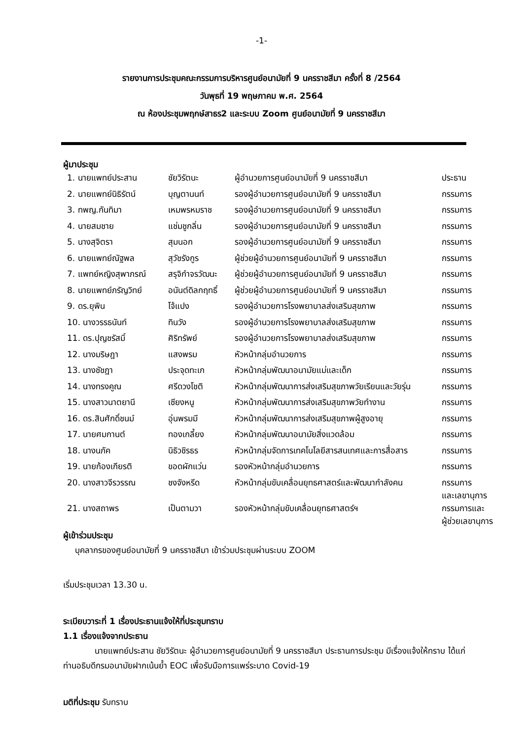-1-
รายงานการประชุมคณะกรรมการบริหารศูนย์อนามัยที่ 9 นครราชสีมา ครั้งที่ 8 /2564
วันพุธที่ 19 พฤษภาคม พ.ศ. 2564
ณ ห้องประชุมพฤกษ์สาธร2 และระบบ Zoom ศูนย์อนามัยที่ 9 นครราชสีมา
ผู้มาประชุม
| 1. นายแพทย์ประสาน | ชัยวิรัตนะ | ผู้อำนวยการศูนย์อนามัยที่ 9 นครราชสีมา | ประธาน |
| 2. นายแพทย์นิธิรัตน์ | บุญตานนท์ | รองผู้อำนวยการศูนย์อนามัยที่ 9 นครราชสีมา | กรรมการ |
| 3. ทพญ.กันทิมา | เหมพรหมราช | รองผู้อำนวยการศูนย์อนามัยที่ 9 นครราชสีมา | กรรมการ |
| 4. นายสมชาย | แช่มชูกลิ่น | รองผู้อำนวยการศูนย์อนามัยที่ 9 นครราชสีมา | กรรมการ |
| 5. นางสุจิตรา | สุมนอก | รองผู้อำนวยการศูนย์อนามัยที่ 9 นครราชสีมา | กรรมการ |
| 6. นายแพทย์ณัฐพล | สุวัชรังกูร | ผู้ช่วยผู้อำนวยการศูนย์อนามัยที่ 9 นครราชสีมา | กรรมการ |
| 7. แพทย์หญิงสุพาภรณ์ | สรุจิกำจรวัฒนะ | ผู้ช่วยผู้อำนวยการศูนย์อนามัยที่ 9 นครราชสีมา | กรรมการ |
| 8. นายแพทย์ภรัญวิทย์ | อนันต์ดิลกฤทธิ์ | ผู้ช่วยผู้อำนวยการศูนย์อนามัยที่ 9 นครราชสีมา | กรรมการ |
| 9. ดร.ยุพิน | โจ้แปง | รองผู้อำนวยการโรงพยาบาลส่งเสริมสุขภาพ | กรรมการ |
| 10. นางวรรธนันท์ | ทินวัง | รองผู้อำนวยการโรงพยาบาลส่งเสริมสุขภาพ | กรรมการ |
| 11. ดร.ปุญชรัสมิ์ | ศิริทรัพย์ | รองผู้อำนวยการโรงพยาบาลส่งเสริมสุขภาพ | กรรมการ |
| 12. นางมริษฎา | แสงพรม | หัวหน้ากลุ่มอำนวยการ | กรรมการ |
| 13. นางชัชฎา | ประจุดทะเก | หัวหน้ากลุ่มพัฒนาอนามัยแม่และเด็ก | กรรมการ |
| 14. นางทรงคูณ | ศรีดวงโชติ | หัวหน้ากลุ่มพัฒนาการส่งเสริมสุขภาพวัยเรียนและวัยรุ่น | กรรมการ |
| 15. นางสาวนาตยานี | เซียงหนู | หัวหน้ากลุ่มพัฒนาการส่งเสริมสุขภาพวัยทำงาน | กรรมการ |
| 16. ดร.สินศักดิ์ชนม์ | อุ่นพรมมี | หัวหน้ากลุ่มพัฒนาการส่งเสริมสุขภาพผู้สูงอายุ | กรรมการ |
| 17. นายศมกานต์ | ทองเกลี้ยง | หัวหน้ากลุ่มพัฒนาอนามัยสิ่งแวดล้อม | กรรมการ |
| 18. นางนภัค | นิธิวชิรธร | หัวหน้ากลุ่มจัดการเทคโนโลยีสารสนเทศและการสื่อสาร | กรรมการ |
| 19. นายก้องเกียรติ | ขอดผักแว่น | รองหัวหน้ากลุ่มอำนวยการ | กรรมการ |
| 20. นางสาวจีรวรรณ | ชงจังหรีด | หัวหน้ากลุ่มขับเคลื่อนยุทธศาสตร์และพัฒนากำลังคน | กรรมการ และเลขานุการ |
| 21. นางสถาพร | เป็นตามวา | รองหัวหน้ากลุ่มขับเคลื่อนยุทธศาสตร์ฯ | กรรมการและ ผู้ช่วยเลขานุการ |
ผู้เข้าร่วมประชุม
บุคลากรของศูนย์อนามัยที่ 9 นครราชสีมา เข้าร่วมประชุมผ่านระบบ ZOOM
เริ่มประชุมเวลา 13.30 น.
ระเบียบวาระที่ 1 เรื่องประธานแจ้งให้ที่ประชุมทราบ
1.1 เรื่องแจ้งจากประธาน
นายแพทย์ประสาน ชัยวิรัตนะ ผู้อำนวยการศูนย์อนามัยที่ 9 นครราชสีมา ประธานการประชุม มีเรื่องแจ้งให้ทราบ ได้แก่ ท่านอธิบดีกรมอนามัยฝากเน้นย้ำ EOC เพื่อรับมือการแพร่ระบาด Covid-19
มติที่ประชุม รับทราบ